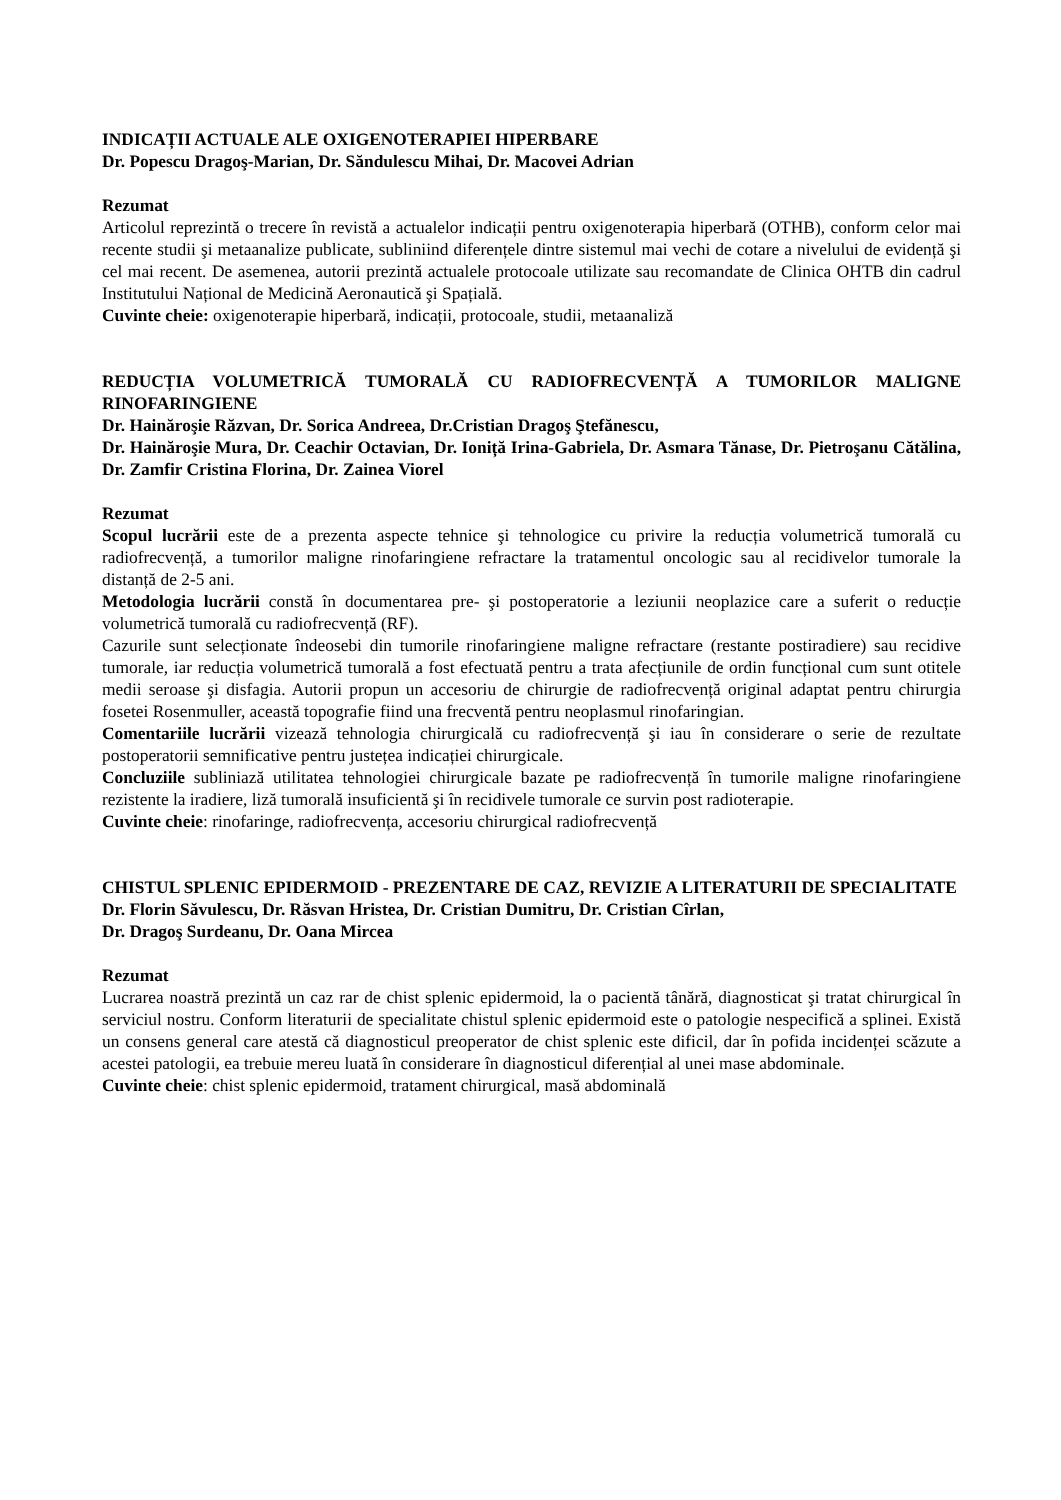INDICAȚII ACTUALE ALE OXIGENOTERAPIEI HIPERBARE
Dr. Popescu Dragoş-Marian, Dr. Săndulescu Mihai, Dr. Macovei Adrian
Rezumat
Articolul reprezintă o trecere în revistă a actualelor indicații pentru oxigenoterapia hiperbară (OTHB), conform celor mai recente studii şi metaanalize publicate, subliniind diferențele dintre sistemul mai vechi de cotare a nivelului de evidență şi cel mai recent. De asemenea, autorii prezintă actualele protocoale utilizate sau recomandate de Clinica OHTB din cadrul Institutului Național de Medicină Aeronautică şi Spațială.
Cuvinte cheie: oxigenoterapie hiperbară, indicații, protocoale, studii, metaanaliză
REDUCȚIA VOLUMETRICĂ TUMORALĂ CU RADIOFRECVENȚĂ A TUMORILOR MALIGNE RINOFARINGIENE
Dr. Hainăroşie Răzvan, Dr. Sorica Andreea, Dr.Cristian Dragoş Ştefănescu,
Dr. Hainăroşie Mura, Dr. Ceachir Octavian, Dr. Ioniță Irina-Gabriela, Dr. Asmara Tănase, Dr. Pietroşanu Cătălina, Dr. Zamfir Cristina Florina, Dr. Zainea Viorel
Rezumat
Scopul lucrării este de a prezenta aspecte tehnice şi tehnologice cu privire la reducția volumetrică tumorală cu radiofrecvență, a tumorilor maligne rinofaringiene refractare la tratamentul oncologic sau al recidivelor tumorale la distanță de 2-5 ani.
Metodologia lucrării constă în documentarea pre- şi postoperatorie a leziunii neoplazice care a suferit o reducție volumetrică tumorală cu radiofrecvență (RF).
Cazurile sunt selecționate îndeosebi din tumorile rinofaringiene maligne refractare (restante postiradiere) sau recidive tumorale, iar reducția volumetrică tumorală a fost efectuată pentru a trata afecțiunile de ordin funcțional cum sunt otitele medii seroase şi disfagia. Autorii propun un accesoriu de chirurgie de radiofrecvență original adaptat pentru chirurgia fosetei Rosenmuller, această topografie fiind una frecventă pentru neoplasmul rinofaringian.
Comentariile lucrării vizează tehnologia chirurgicală cu radiofrecvență şi iau în considerare o serie de rezultate postoperatorii semnificative pentru justețea indicației chirurgicale.
Concluziile subliniază utilitatea tehnologiei chirurgicale bazate pe radiofrecvență în tumorile maligne rinofaringiene rezistente la iradiere, liză tumorală insuficientă şi în recidivele tumorale ce survin post radioterapie.
Cuvinte cheie: rinofaringe, radiofrecvența, accesoriu chirurgical radiofrecvență
CHISTUL SPLENIC EPIDERMOID - PREZENTARE DE CAZ, REVIZIE A LITERATURII DE SPECIALITATE
Dr. Florin Săvulescu, Dr. Răsvan Hristea, Dr. Cristian Dumitru, Dr. Cristian Cîrlan,
Dr. Dragoş Surdeanu, Dr. Oana Mircea
Rezumat
Lucrarea noastră prezintă un caz rar de chist splenic epidermoid, la o pacientă tânără, diagnosticat şi tratat chirurgical în serviciul nostru. Conform literaturii de specialitate chistul splenic epidermoid este o patologie nespecifică a splinei. Există un consens general care atestă că diagnosticul preoperator de chist splenic este dificil, dar în pofida incidenței scăzute a acestei patologii, ea trebuie mereu luată în considerare în diagnosticul diferențial al unei mase abdominale.
Cuvinte cheie: chist splenic epidermoid, tratament chirurgical, masă abdominală